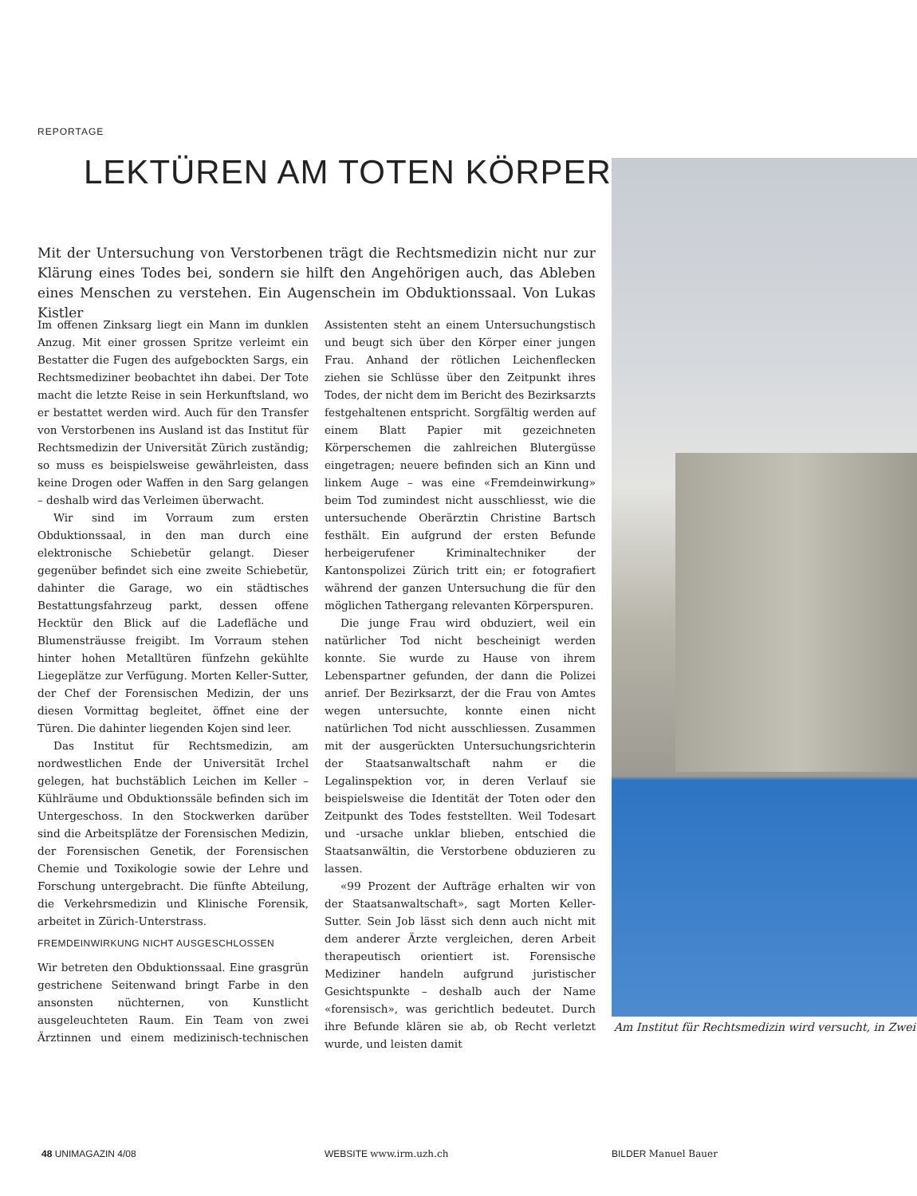REPORTAGE
LEKTÜREN AM TOTEN KÖRPER
Mit der Untersuchung von Verstorbenen trägt die Rechtsmedizin nicht nur zur Klärung eines Todes bei, sondern sie hilft den Angehörigen auch, das Ableben eines Menschen zu verstehen. Ein Augenschein im Obduktionssaal. Von Lukas Kistler
Im offenen Zinksarg liegt ein Mann im dunklen Anzug. Mit einer grossen Spritze verleimt ein Bestatter die Fugen des aufgebockten Sargs, ein Rechtsmediziner beobachtet ihn dabei. Der Tote macht die letzte Reise in sein Herkunftsland, wo er bestattet werden wird. Auch für den Transfer von Verstorbenen ins Ausland ist das Institut für Rechtsmedizin der Universität Zürich zuständig; so muss es beispielsweise gewährleisten, dass keine Drogen oder Waffen in den Sarg gelangen – deshalb wird das Verleimen überwacht.
Wir sind im Vorraum zum ersten Obduktionssaal, in den man durch eine elektronische Schiebetür gelangt. Dieser gegenüber befindet sich eine zweite Schiebetür, dahinter die Garage, wo ein städtisches Bestattungsfahrzeug parkt, dessen offene Hecktür den Blick auf die Ladefläche und Blumensträusse freigibt. Im Vorraum stehen hinter hohen Metalltüren fünfzehn gekühlte Liegeplätze zur Verfügung. Morten Keller-Sutter, der Chef der Forensischen Medizin, der uns diesen Vormittag begleitet, öffnet eine der Türen. Die dahinter liegenden Kojen sind leer.
Das Institut für Rechtsmedizin, am nordwestlichen Ende der Universität Irchel gelegen, hat buchstäblich Leichen im Keller – Kühlräume und Obduktionssäle befinden sich im Untergeschoss. In den Stockwerken darüber sind die Arbeitsplätze der Forensischen Medizin, der Forensischen Genetik, der Forensischen Chemie und Toxikologie sowie der Lehre und Forschung untergebracht. Die fünfte Abteilung, die Verkehrsmedizin und Klinische Forensik, arbeitet in Zürich-Unterstrass.
FREMDEINWIRKUNG NICHT AUSGESCHLOSSEN
Wir betreten den Obduktionssaal. Eine grasgrün gestrichene Seitenwand bringt Farbe in den ansonsten nüchternen, von Kunstlicht ausgeleuchteten Raum. Ein Team von zwei Ärztinnen und einem medizinisch-technischen Assistenten steht an einem Untersuchungstisch und beugt sich über den Körper einer jungen Frau. Anhand der rötlichen Leichenflecken ziehen sie Schlüsse über den Zeitpunkt ihres Todes, der nicht dem im Bericht des Bezirksarzts festgehaltenen entspricht. Sorgfältig werden auf einem Blatt Papier mit gezeichneten Körperschemen die zahlreichen Blutergüsse eingetragen; neuere befinden sich an Kinn und linkem Auge – was eine «Fremdeinwirkung» beim Tod zumindest nicht ausschliesst, wie die untersuchende Oberärztin Christine Bartsch festhält. Ein aufgrund der ersten Befunde herbeigerufener Kriminaltechniker der Kantonspolizei Zürich tritt ein; er fotografiert während der ganzen Untersuchung die für den möglichen Tathergang relevanten Körperspuren.
Die junge Frau wird obduziert, weil ein natürlicher Tod nicht bescheinigt werden konnte. Sie wurde zu Hause von ihrem Lebenspartner gefunden, der dann die Polizei anrief. Der Bezirksarzt, der die Frau von Amtes wegen untersuchte, konnte einen nicht natürlichen Tod nicht ausschliessen. Zusammen mit der ausgerückten Untersuchungsrichterin der Staatsanwaltschaft nahm er die Legalinspektion vor, in deren Verlauf sie beispielsweise die Identität der Toten oder den Zeitpunkt des Todes feststellten. Weil Todesart und -ursache unklar blieben, entschied die Staatsanwältin, die Verstorbene obduzieren zu lassen.
«99 Prozent der Aufträge erhalten wir von der Staatsanwaltschaft», sagt Morten Keller-Sutter. Sein Job lässt sich denn auch nicht mit dem anderer Ärzte vergleichen, deren Arbeit therapeutisch orientiert ist. Forensische Mediziner handeln aufgrund juristischer Gesichtspunkte – deshalb auch der Name «forensisch», was gerichtlich bedeutet. Durch ihre Befunde klären sie ab, ob Recht verletzt wurde, und leisten damit
Am Institut für Rechtsmedizin wird versucht, in Zwei
48 UNIMAGAZIN 4/08 WEBSITE www.irm.uzh.ch BILDER Manuel Bauer